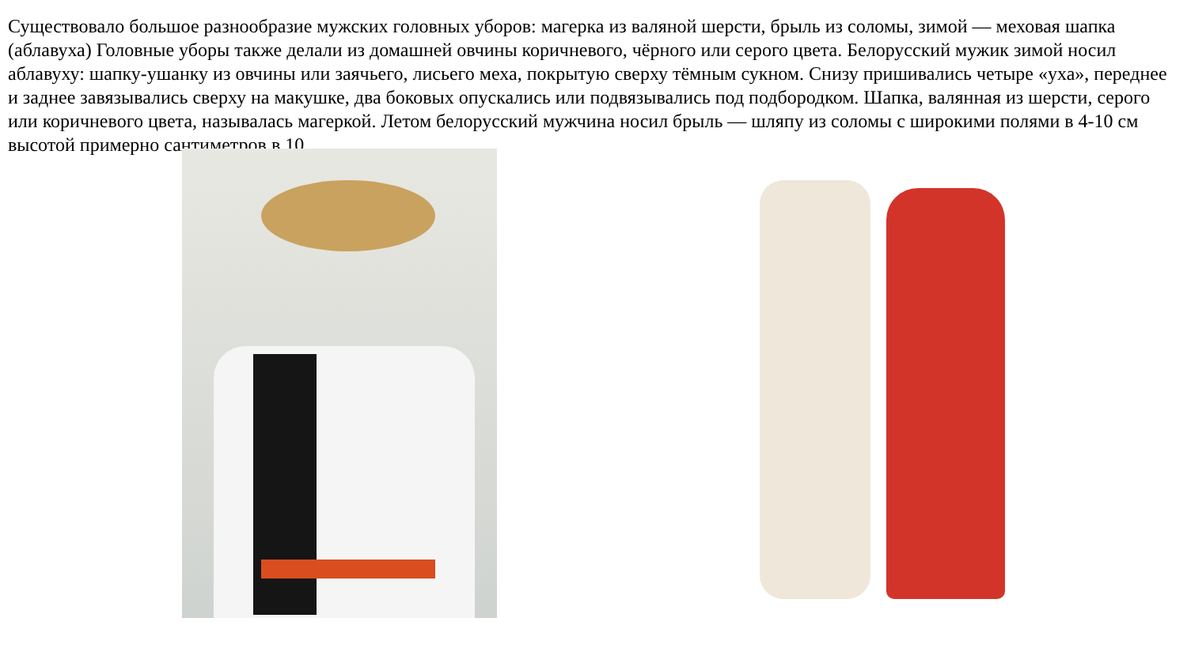Существовало большое разнообразие мужских головных уборов: магерка из валяной шерсти, брыль из соломы, зимой — меховая шапка (аблавуха) Головные уборы также делали из домашней овчины коричневого, чёрного или серого цвета. Белорусский мужик зимой носил аблавуху: шапку-ушанку из овчины или заячьего, лисьего меха, покрытую сверху тёмным сукном. Снизу пришивались четыре «уха», переднее и заднее завязывались сверху на макушке, два боковых опускались или подвязывались под подбородком. Шапка, валянная из шерсти, серого или коричневого цвета, называлась магеркой. Летом белорусский мужчина носил брыль — шляпу из соломы с широкими полями в 4-10 см высотой примерно сантиметров в 10.